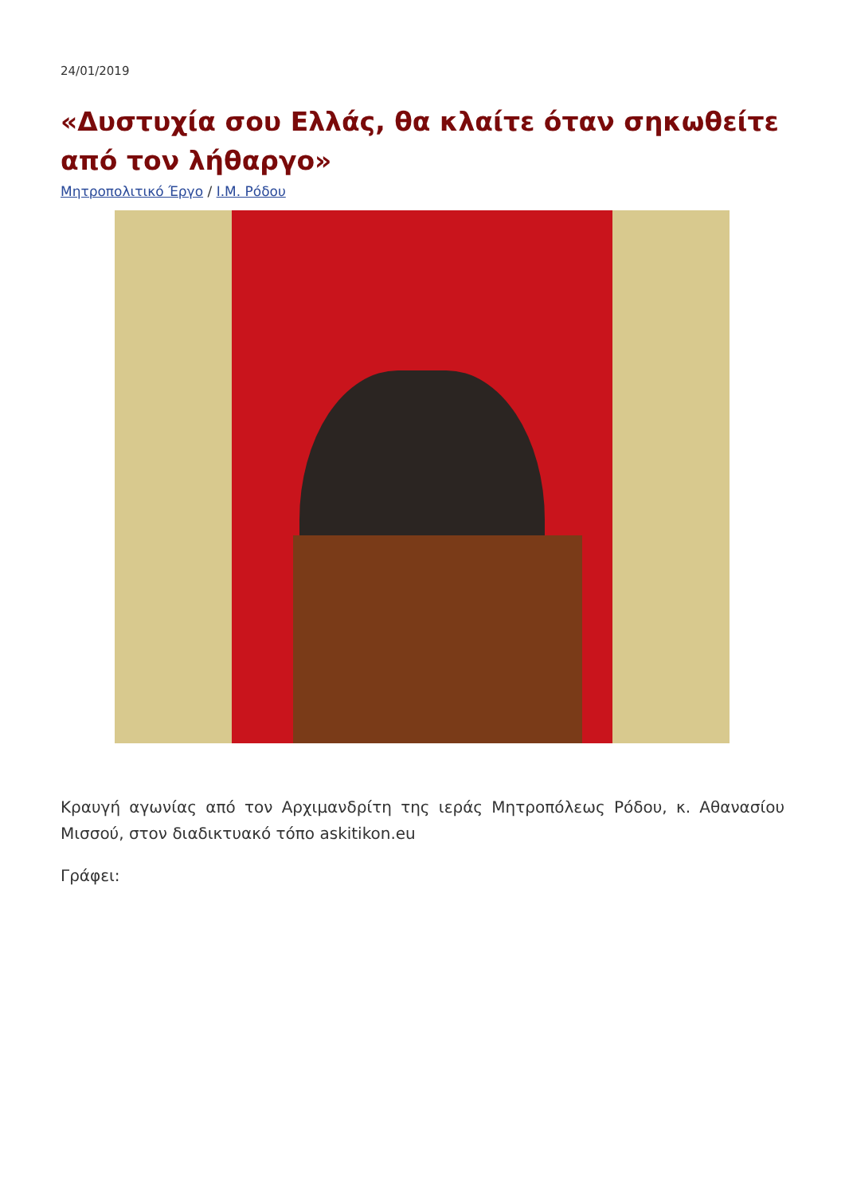24/01/2019
«Δυστυχία σου Ελλάς, θα κλαίτε όταν σηκωθείτε από τον λήθαργο»
Μητροπολιτικό Έργο / Ι.Μ. Ρόδου
Κραυγή αγωνίας από τον Αρχιμανδρίτη της ιεράς Μητροπόλεως Ρόδου, κ. Αθανασίου Μισσού, στον διαδικτυακό τόπο askitikon.eu
Γράφει: